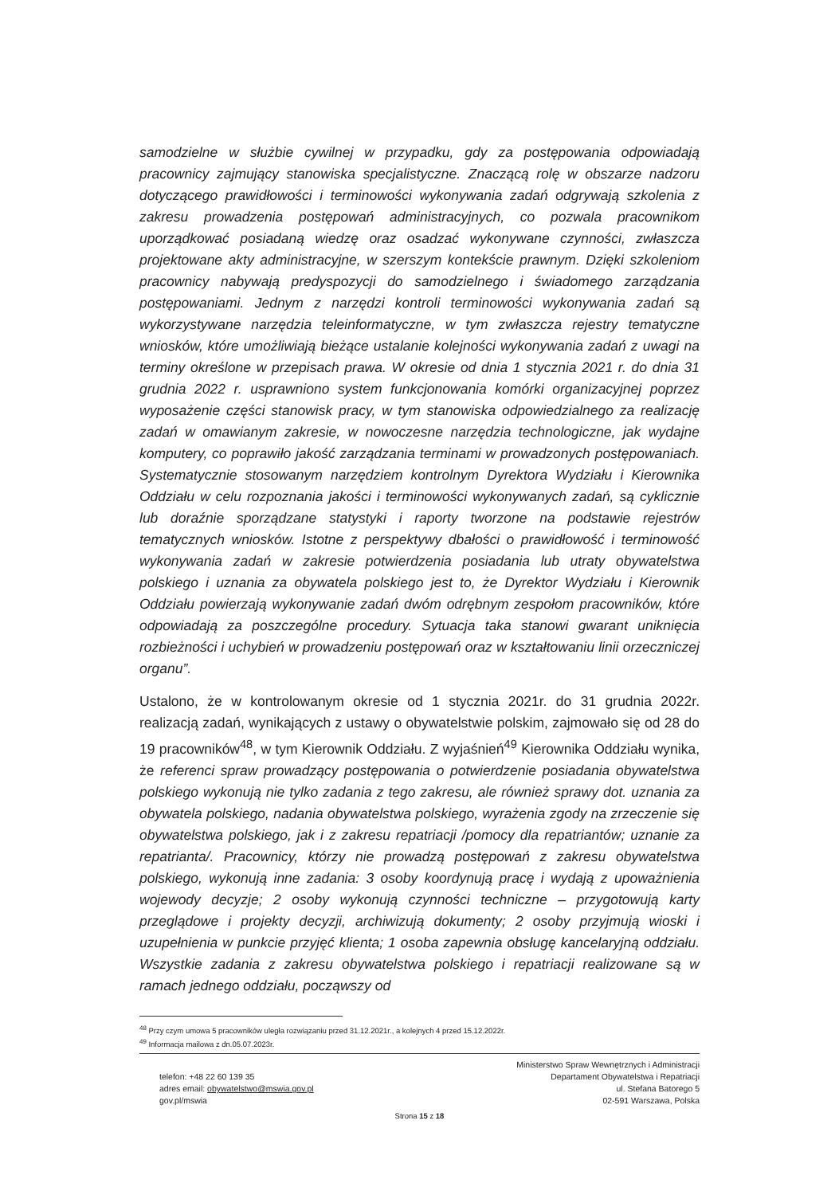samodzielne w służbie cywilnej w przypadku, gdy za postępowania odpowiadają pracownicy zajmujący stanowiska specjalistyczne. Znaczącą rolę w obszarze nadzoru dotyczącego prawidłowości i terminowości wykonywania zadań odgrywają szkolenia z zakresu prowadzenia postępowań administracyjnych, co pozwala pracownikom uporządkować posiadaną wiedzę oraz osadzać wykonywane czynności, zwłaszcza projektowane akty administracyjne, w szerszym kontekście prawnym. Dzięki szkoleniom pracownicy nabywają predyspozycji do samodzielnego i świadomego zarządzania postępowaniami. Jednym z narzędzi kontroli terminowości wykonywania zadań są wykorzystywane narzędzia teleinformatyczne, w tym zwłaszcza rejestry tematyczne wniosków, które umożliwiają bieżące ustalanie kolejności wykonywania zadań z uwagi na terminy określone w przepisach prawa. W okresie od dnia 1 stycznia 2021 r. do dnia 31 grudnia 2022 r. usprawniono system funkcjonowania komórki organizacyjnej poprzez wyposażenie części stanowisk pracy, w tym stanowiska odpowiedzialnego za realizację zadań w omawianym zakresie, w nowoczesne narzędzia technologiczne, jak wydajne komputery, co poprawiło jakość zarządzania terminami w prowadzonych postępowaniach. Systematycznie stosowanym narzędziem kontrolnym Dyrektora Wydziału i Kierownika Oddziału w celu rozpoznania jakości i terminowości wykonywanych zadań, są cyklicznie lub doraźnie sporządzane statystyki i raporty tworzone na podstawie rejestrów tematycznych wniosków. Istotne z perspektywy dbałości o prawidłowość i terminowość wykonywania zadań w zakresie potwierdzenia posiadania lub utraty obywatelstwa polskiego i uznania za obywatela polskiego jest to, że Dyrektor Wydziału i Kierownik Oddziału powierzają wykonywanie zadań dwóm odrębnym zespołom pracowników, które odpowiadają za poszczególne procedury. Sytuacja taka stanowi gwarant uniknięcia rozbieżności i uchybień w prowadzeniu postępowań oraz w kształtowaniu linii orzeczniczej organu”.
Ustalono, że w kontrolowanym okresie od 1 stycznia 2021r. do 31 grudnia 2022r. realizacją zadań, wynikających z ustawy o obywatelstwie polskim, zajmowało się od 28 do 19 pracowników<sup>48</sup>, w tym Kierownik Oddziału. Z wyjaśnień<sup>49</sup> Kierownika Oddziału wynika, że referenci spraw prowadzący postępowania o potwierdzenie posiadania obywatelstwa polskiego wykonują nie tylko zadania z tego zakresu, ale również sprawy dot. uznania za obywatela polskiego, nadania obywatelstwa polskiego, wyrażenia zgody na zrzeczenie się obywatelstwa polskiego, jak i z zakresu repatriacji /pomocy dla repatriantów; uznanie za repatrianta/. Pracownicy, którzy nie prowadzą postępowań z zakresu obywatelstwa polskiego, wykonują inne zadania: 3 osoby koordynują pracę i wydają z upoważnienia wojewody decyzje; 2 osoby wykonują czynności techniczne – przygotowują karty przeglądowe i projekty decyzji, archiwizują dokumenty; 2 osoby przyjmują wioski i uzupełnienia w punkcie przyjęć klienta; 1 osoba zapewnia obsługę kancelaryjną oddziału. Wszystkie zadania z zakresu obywatelstwa polskiego i repatriacji realizowane są w ramach jednego oddziału, począwszy od
<sup>48</sup> Przy czym umowa 5 pracowników uległa rozwiązaniu przed 31.12.2021r., a kolejnych 4 przed 15.12.2022r.
<sup>49</sup> Informacja mailowa z dn.05.07.2023r.
telefon: +48 22 60 139 35
adres email: obywatelstwo@mswia.gov.pl
gov.pl/mswia
Ministerstwo Spraw Wewnętrznych i Administracji
Departament Obywatelstwa i Repatriacji
ul. Stefana Batorego 5
02-591 Warszawa, Polska
Strona 15 z 18